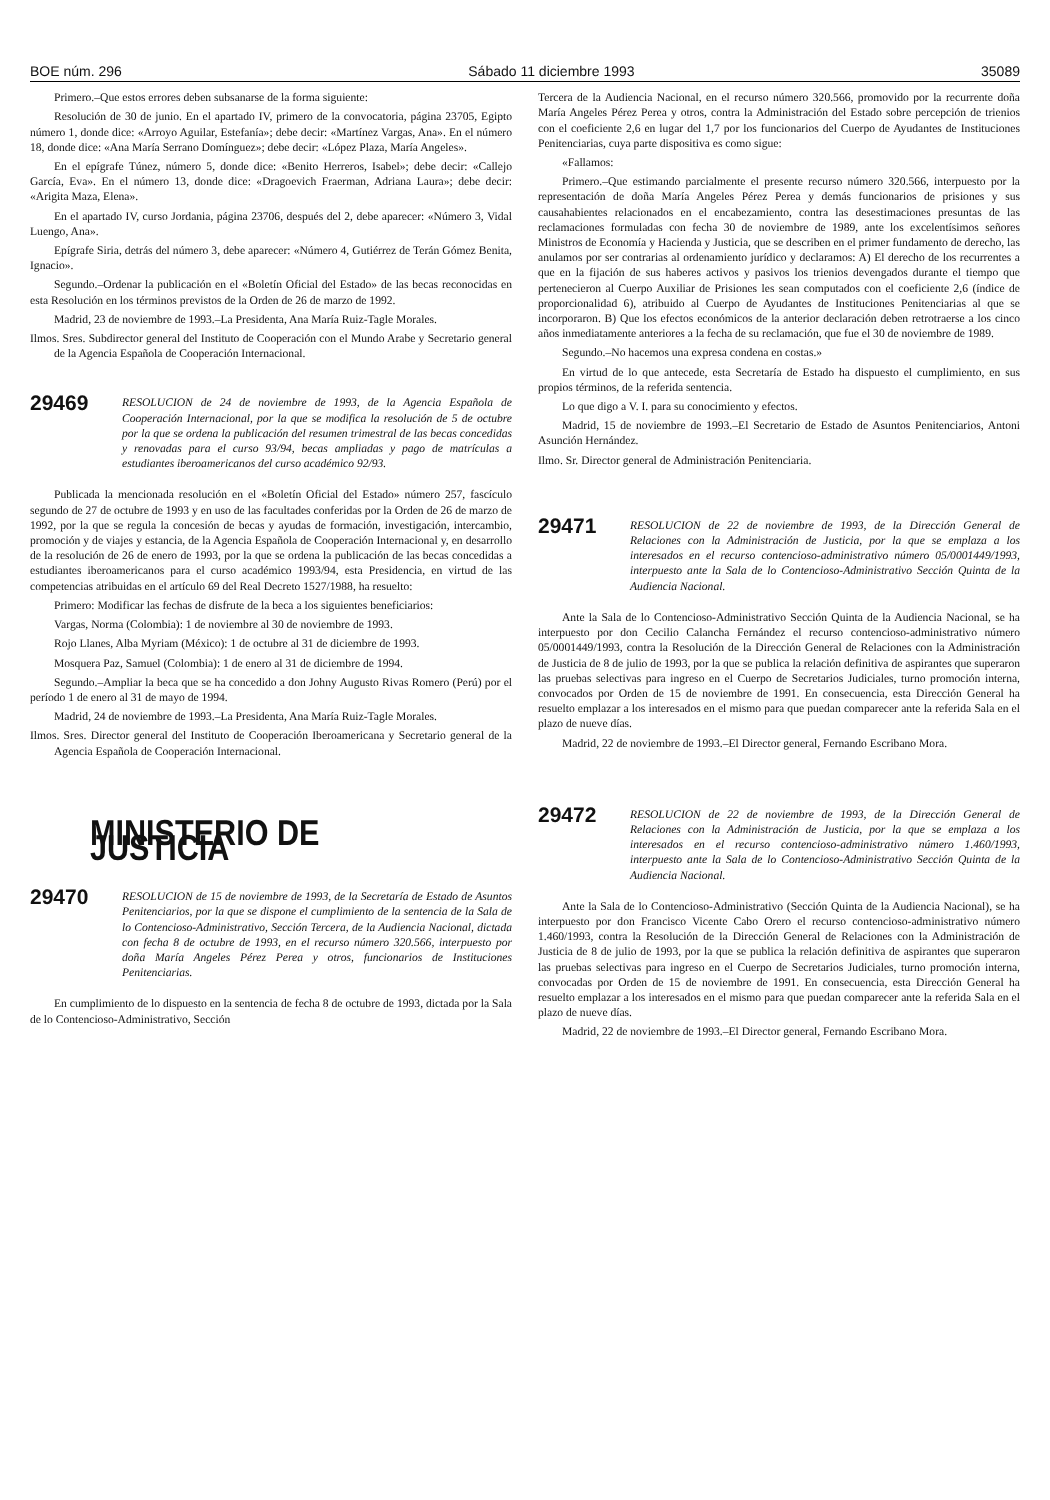BOE núm. 296 Sábado 11 diciembre 1993 35089
Primero.–Que estos errores deben subsanarse de la forma siguiente:
Resolución de 30 de junio. En el apartado IV, primero de la convocatoria, página 23705, Egipto número 1, donde dice: «Arroyo Aguilar, Estefanía»; debe decir: «Martínez Vargas, Ana». En el número 18, donde dice: «Ana María Serrano Domínguez»; debe decir: «López Plaza, María Angeles».
En el epígrafe Túnez, número 5, donde dice: «Benito Herreros, Isabel»; debe decir: «Callejo García, Eva». En el número 13, donde dice: «Dragoevich Fraerman, Adriana Laura»; debe decir: «Arigita Maza, Elena».
En el apartado IV, curso Jordania, página 23706, después del 2, debe aparecer: «Número 3, Vidal Luengo, Ana».
Epígrafe Siria, detrás del número 3, debe aparecer: «Número 4, Gutiérrez de Terán Gómez Benita, Ignacio».
Segundo.–Ordenar la publicación en el «Boletín Oficial del Estado» de las becas reconocidas en esta Resolución en los términos previstos de la Orden de 26 de marzo de 1992.
Madrid, 23 de noviembre de 1993.–La Presidenta, Ana María Ruiz-Tagle Morales.
Ilmos. Sres. Subdirector general del Instituto de Cooperación con el Mundo Arabe y Secretario general de la Agencia Española de Cooperación Internacional.
29469
RESOLUCION de 24 de noviembre de 1993, de la Agencia Española de Cooperación Internacional, por la que se modifica la resolución de 5 de octubre por la que se ordena la publicación del resumen trimestral de las becas concedidas y renovadas para el curso 93/94, becas ampliadas y pago de matrículas a estudiantes iberoamericanos del curso académico 92/93.
Publicada la mencionada resolución en el «Boletín Oficial del Estado» número 257, fascículo segundo de 27 de octubre de 1993 y en uso de las facultades conferidas por la Orden de 26 de marzo de 1992, por la que se regula la concesión de becas y ayudas de formación, investigación, intercambio, promoción y de viajes y estancia, de la Agencia Española de Cooperación Internacional y, en desarrollo de la resolución de 26 de enero de 1993, por la que se ordena la publicación de las becas concedidas a estudiantes iberoamericanos para el curso académico 1993/94, esta Presidencia, en virtud de las competencias atribuidas en el artículo 69 del Real Decreto 1527/1988, ha resuelto:
Primero: Modificar las fechas de disfrute de la beca a los siguientes beneficiarios:
Vargas, Norma (Colombia): 1 de noviembre al 30 de noviembre de 1993.
Rojo Llanes, Alba Myriam (México): 1 de octubre al 31 de diciembre de 1993.
Mosquera Paz, Samuel (Colombia): 1 de enero al 31 de diciembre de 1994.
Segundo.–Ampliar la beca que se ha concedido a don Johny Augusto Rivas Romero (Perú) por el período 1 de enero al 31 de mayo de 1994.
Madrid, 24 de noviembre de 1993.–La Presidenta, Ana María Ruiz-Tagle Morales.
Ilmos. Sres. Director general del Instituto de Cooperación Iberoamericana y Secretario general de la Agencia Española de Cooperación Internacional.
MINISTERIO DE JUSTICIA
29470
RESOLUCION de 15 de noviembre de 1993, de la Secretaría de Estado de Asuntos Penitenciarios, por la que se dispone el cumplimiento de la sentencia de la Sala de lo Contencioso-Administrativo, Sección Tercera, de la Audiencia Nacional, dictada con fecha 8 de octubre de 1993, en el recurso número 320.566, interpuesto por doña María Angeles Pérez Perea y otros, funcionarios de Instituciones Penitenciarias.
En cumplimiento de lo dispuesto en la sentencia de fecha 8 de octubre de 1993, dictada por la Sala de lo Contencioso-Administrativo, Sección
Tercera de la Audiencia Nacional, en el recurso número 320.566, promovido por la recurrente doña María Angeles Pérez Perea y otros, contra la Administración del Estado sobre percepción de trienios con el coeficiente 2,6 en lugar del 1,7 por los funcionarios del Cuerpo de Ayudantes de Instituciones Penitenciarias, cuya parte dispositiva es como sigue:
«Fallamos:
Primero.–Que estimando parcialmente el presente recurso número 320.566, interpuesto por la representación de doña María Angeles Pérez Perea y demás funcionarios de prisiones y sus causahabientes relacionados en el encabezamiento, contra las desestimaciones presuntas de las reclamaciones formuladas con fecha 30 de noviembre de 1989, ante los excelentísimos señores Ministros de Economía y Hacienda y Justicia, que se describen en el primer fundamento de derecho, las anulamos por ser contrarias al ordenamiento jurídico y declaramos: A) El derecho de los recurrentes a que en la fijación de sus haberes activos y pasivos los trienios devengados durante el tiempo que pertenecieron al Cuerpo Auxiliar de Prisiones les sean computados con el coeficiente 2,6 (índice de proporcionalidad 6), atribuido al Cuerpo de Ayudantes de Instituciones Penitenciarias al que se incorporaron. B) Que los efectos económicos de la anterior declaración deben retrotraerse a los cinco años inmediatamente anteriores a la fecha de su reclamación, que fue el 30 de noviembre de 1989.
Segundo.–No hacemos una expresa condena en costas.»
En virtud de lo que antecede, esta Secretaría de Estado ha dispuesto el cumplimiento, en sus propios términos, de la referida sentencia.
Lo que digo a V. I. para su conocimiento y efectos.
Madrid, 15 de noviembre de 1993.–El Secretario de Estado de Asuntos Penitenciarios, Antoni Asunción Hernández.
Ilmo. Sr. Director general de Administración Penitenciaria.
29471
RESOLUCION de 22 de noviembre de 1993, de la Dirección General de Relaciones con la Administración de Justicia, por la que se emplaza a los interesados en el recurso contencioso-administrativo número 05/0001449/1993, interpuesto ante la Sala de lo Contencioso-Administrativo Sección Quinta de la Audiencia Nacional.
Ante la Sala de lo Contencioso-Administrativo Sección Quinta de la Audiencia Nacional, se ha interpuesto por don Cecilio Calancha Fernández el recurso contencioso-administrativo número 05/0001449/1993, contra la Resolución de la Dirección General de Relaciones con la Administración de Justicia de 8 de julio de 1993, por la que se publica la relación definitiva de aspirantes que superaron las pruebas selectivas para ingreso en el Cuerpo de Secretarios Judiciales, turno promoción interna, convocados por Orden de 15 de noviembre de 1991. En consecuencia, esta Dirección General ha resuelto emplazar a los interesados en el mismo para que puedan comparecer ante la referida Sala en el plazo de nueve días.
Madrid, 22 de noviembre de 1993.–El Director general, Fernando Escribano Mora.
29472
RESOLUCION de 22 de noviembre de 1993, de la Dirección General de Relaciones con la Administración de Justicia, por la que se emplaza a los interesados en el recurso contencioso-administrativo número 1.460/1993, interpuesto ante la Sala de lo Contencioso-Administrativo Sección Quinta de la Audiencia Nacional.
Ante la Sala de lo Contencioso-Administrativo (Sección Quinta de la Audiencia Nacional), se ha interpuesto por don Francisco Vicente Cabo Orero el recurso contencioso-administrativo número 1.460/1993, contra la Resolución de la Dirección General de Relaciones con la Administración de Justicia de 8 de julio de 1993, por la que se publica la relación definitiva de aspirantes que superaron las pruebas selectivas para ingreso en el Cuerpo de Secretarios Judiciales, turno promoción interna, convocadas por Orden de 15 de noviembre de 1991. En consecuencia, esta Dirección General ha resuelto emplazar a los interesados en el mismo para que puedan comparecer ante la referida Sala en el plazo de nueve días.
Madrid, 22 de noviembre de 1993.–El Director general, Fernando Escribano Mora.